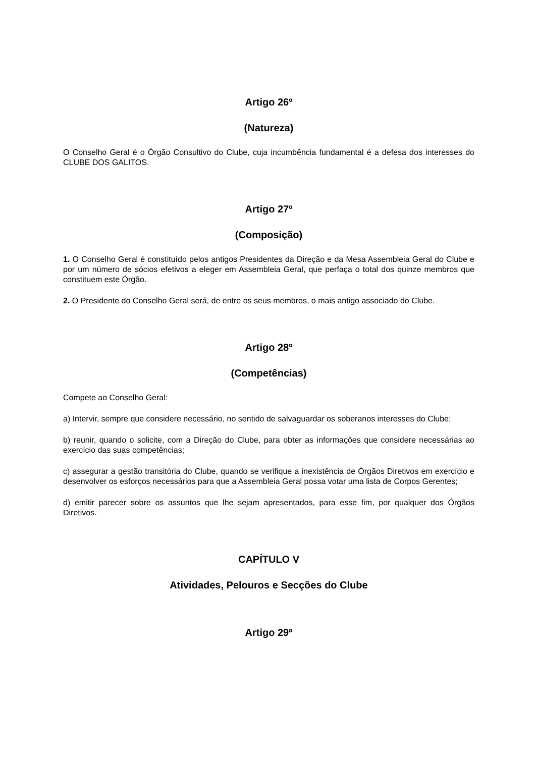Artigo 26º
(Natureza)
O Conselho Geral é o Órgão Consultivo do Clube, cuja incumbência fundamental é a defesa dos interesses do CLUBE DOS GALITOS.
Artigo 27º
(Composição)
1. O Conselho Geral é constituído pelos antigos Presidentes da Direção e da Mesa Assembleia Geral do Clube e por um número de sócios efetivos a eleger em Assembleia Geral, que perfaça o total dos quinze membros que constituem este Órgão.
2. O Presidente do Conselho Geral será, de entre os seus membros, o mais antigo associado do Clube.
Artigo 28º
(Competências)
Compete ao Conselho Geral:
a) Intervir, sempre que considere necessário, no sentido de salvaguardar os soberanos interesses do Clube;
b) reunir, quando o solicite, com a Direção do Clube, para obter as informações que considere necessárias ao exercício das suas competências;
c) assegurar a gestão transitória do Clube, quando se verifique a inexistência de Órgãos Diretivos em exercício e desenvolver os esforços necessários para que a Assembleia Geral possa votar uma lista de Corpos Gerentes;
d) emitir parecer sobre os assuntos que lhe sejam apresentados, para esse fim, por qualquer dos Órgãos Diretivos.
CAPÍTULO V
Atividades, Pelouros e Secções do Clube
Artigo 29º